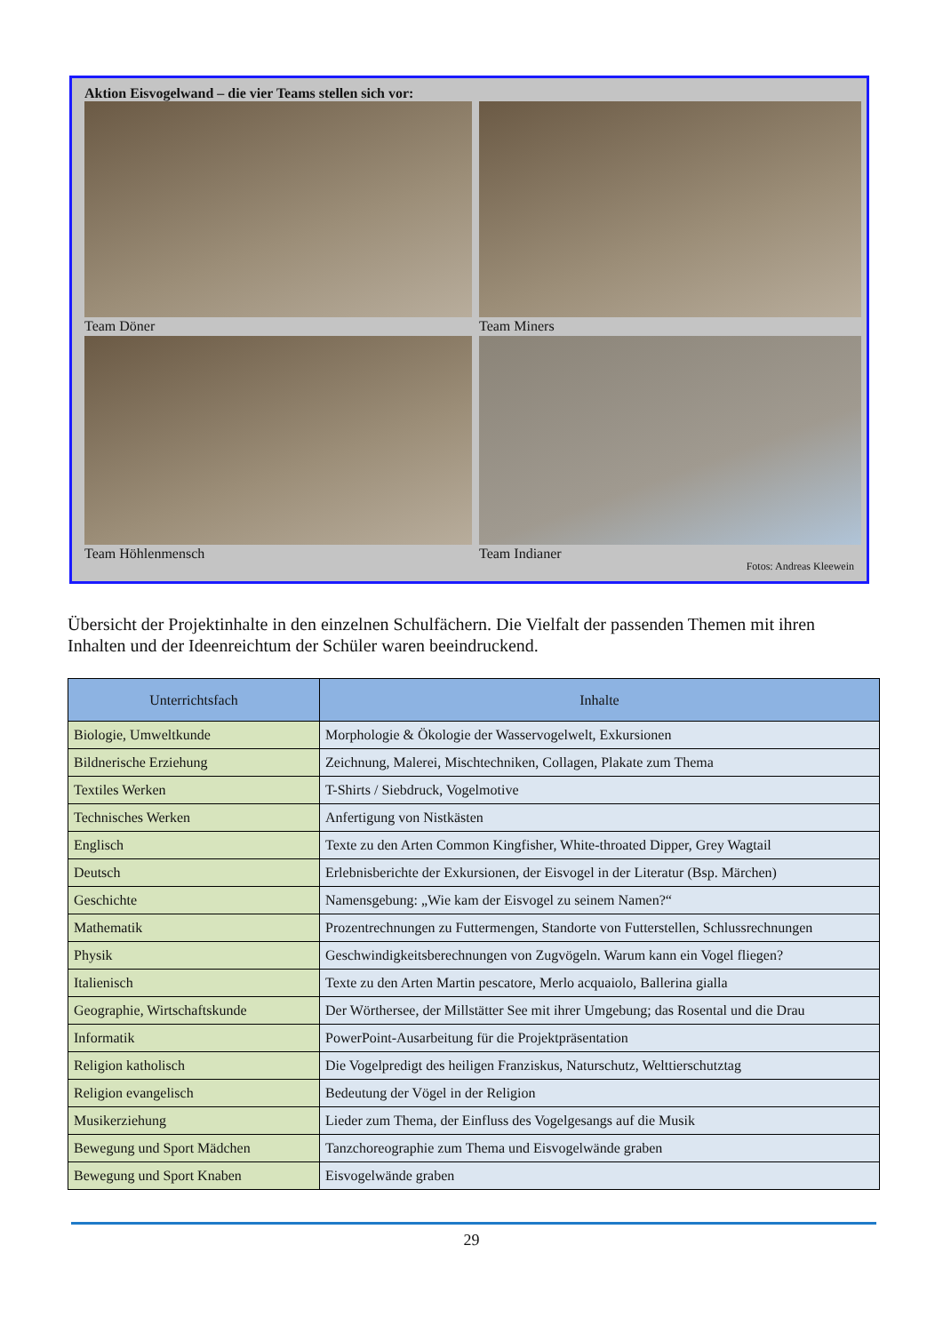Aktion Eisvogelwand – die vier Teams stellen sich vor:
Team Döner
Team Miners
Team Höhlenmensch
Team Indianer
Fotos: Andreas Kleewein
Übersicht der Projektinhalte in den einzelnen Schulfächern. Die Vielfalt der passenden Themen mit ihren Inhalten und der Ideenreichtum der Schüler waren beeindruckend.
| Unterrichtsfach | Inhalte |
| --- | --- |
| Biologie, Umweltkunde | Morphologie & Ökologie der Wasservogelwelt, Exkursionen |
| Bildnerische Erziehung | Zeichnung, Malerei, Mischtechniken, Collagen, Plakate zum Thema |
| Textiles Werken | T-Shirts / Siebdruck, Vogelmotive |
| Technisches Werken | Anfertigung von Nistkästen |
| Englisch | Texte zu den Arten Common Kingfisher, White-throated Dipper, Grey Wagtail |
| Deutsch | Erlebnisberichte der Exkursionen, der Eisvogel in der Literatur (Bsp. Märchen) |
| Geschichte | Namensgebung: „Wie kam der Eisvogel zu seinem Namen?“ |
| Mathematik | Prozentrechnungen zu Futtermengen, Standorte von Futterstellen, Schlussrechnungen |
| Physik | Geschwindigkeitsberechnungen von Zugvögeln. Warum kann ein Vogel fliegen? |
| Italienisch | Texte zu den Arten Martin pescatore, Merlo acquaiolo, Ballerina gialla |
| Geographie, Wirtschaftskunde | Der Wörthersee, der Millstätter See mit ihrer Umgebung; das Rosental und die Drau |
| Informatik | PowerPoint-Ausarbeitung für die Projektpräsentation |
| Religion katholisch | Die Vogelpredigt des heiligen Franziskus, Naturschutz, Welttierschutztag |
| Religion evangelisch | Bedeutung der Vögel in der Religion |
| Musikerziehung | Lieder zum Thema, der Einfluss des Vogelgesangs auf die Musik |
| Bewegung und Sport Mädchen | Tanzchoreographie zum Thema und Eisvogelwände graben |
| Bewegung und Sport Knaben | Eisvogelwände graben |
29